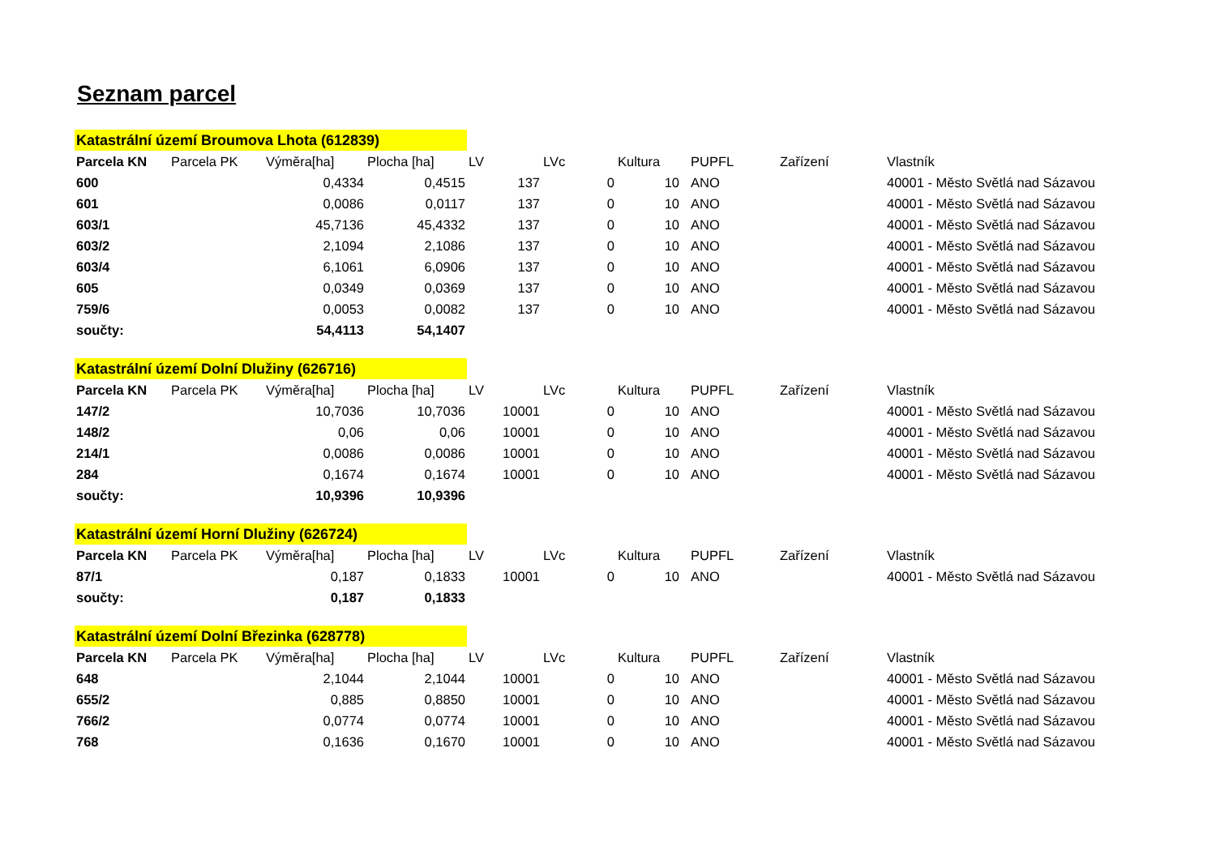Seznam parcel
| Katastrální území Broumova Lhota (612839) | | | | | | | | | | |
| Parcela KN | Parcela PK | Výměra[ha] | Plocha [ha] | LV | LVc | Kultura | | PUPFL | Zařízení | Vlastník |
| 600 | | 0,4334 | 0,4515 | 137 | 0 | 10 | | ANO | | 40001 - Město Světlá nad Sázavou |
| 601 | | 0,0086 | 0,0117 | 137 | 0 | 10 | | ANO | | 40001 - Město Světlá nad Sázavou |
| 603/1 | | 45,7136 | 45,4332 | 137 | 0 | 10 | | ANO | | 40001 - Město Světlá nad Sázavou |
| 603/2 | | 2,1094 | 2,1086 | 137 | 0 | 10 | | ANO | | 40001 - Město Světlá nad Sázavou |
| 603/4 | | 6,1061 | 6,0906 | 137 | 0 | 10 | | ANO | | 40001 - Město Světlá nad Sázavou |
| 605 | | 0,0349 | 0,0369 | 137 | 0 | 10 | | ANO | | 40001 - Město Světlá nad Sázavou |
| 759/6 | | 0,0053 | 0,0082 | 137 | 0 | 10 | | ANO | | 40001 - Město Světlá nad Sázavou |
| součty: | | 54,4113 | 54,1407 | | | | | | | |
| Katastrální území Dolní Dlužiny (626716) | | | | | | | | | | |
| Parcela KN | Parcela PK | Výměra[ha] | Plocha [ha] | LV | LVc | Kultura | | PUPFL | Zařízení | Vlastník |
| 147/2 | | 10,7036 | 10,7036 | 10001 | 0 | 10 | | ANO | | 40001 - Město Světlá nad Sázavou |
| 148/2 | | 0,06 | 0,06 | 10001 | 0 | 10 | | ANO | | 40001 - Město Světlá nad Sázavou |
| 214/1 | | 0,0086 | 0,0086 | 10001 | 0 | 10 | | ANO | | 40001 - Město Světlá nad Sázavou |
| 284 | | 0,1674 | 0,1674 | 10001 | 0 | 10 | | ANO | | 40001 - Město Světlá nad Sázavou |
| součty: | | 10,9396 | 10,9396 | | | | | | | |
| Katastrální území Horní Dlužiny (626724) | | | | | | | | | | |
| Parcela KN | Parcela PK | Výměra[ha] | Plocha [ha] | LV | LVc | Kultura | | PUPFL | Zařízení | Vlastník |
| 87/1 | | 0,187 | 0,1833 | 10001 | 0 | 10 | | ANO | | 40001 - Město Světlá nad Sázavou |
| součty: | | 0,187 | 0,1833 | | | | | | | |
| Katastrální území Dolní Březinka (628778) | | | | | | | | | | |
| Parcela KN | Parcela PK | Výměra[ha] | Plocha [ha] | LV | LVc | Kultura | | PUPFL | Zařízení | Vlastník |
| 648 | | 2,1044 | 2,1044 | 10001 | 0 | 10 | | ANO | | 40001 - Město Světlá nad Sázavou |
| 655/2 | | 0,885 | 0,8850 | 10001 | 0 | 10 | | ANO | | 40001 - Město Světlá nad Sázavou |
| 766/2 | | 0,0774 | 0,0774 | 10001 | 0 | 10 | | ANO | | 40001 - Město Světlá nad Sázavou |
| 768 | | 0,1636 | 0,1670 | 10001 | 0 | 10 | | ANO | | 40001 - Město Světlá nad Sázavou |